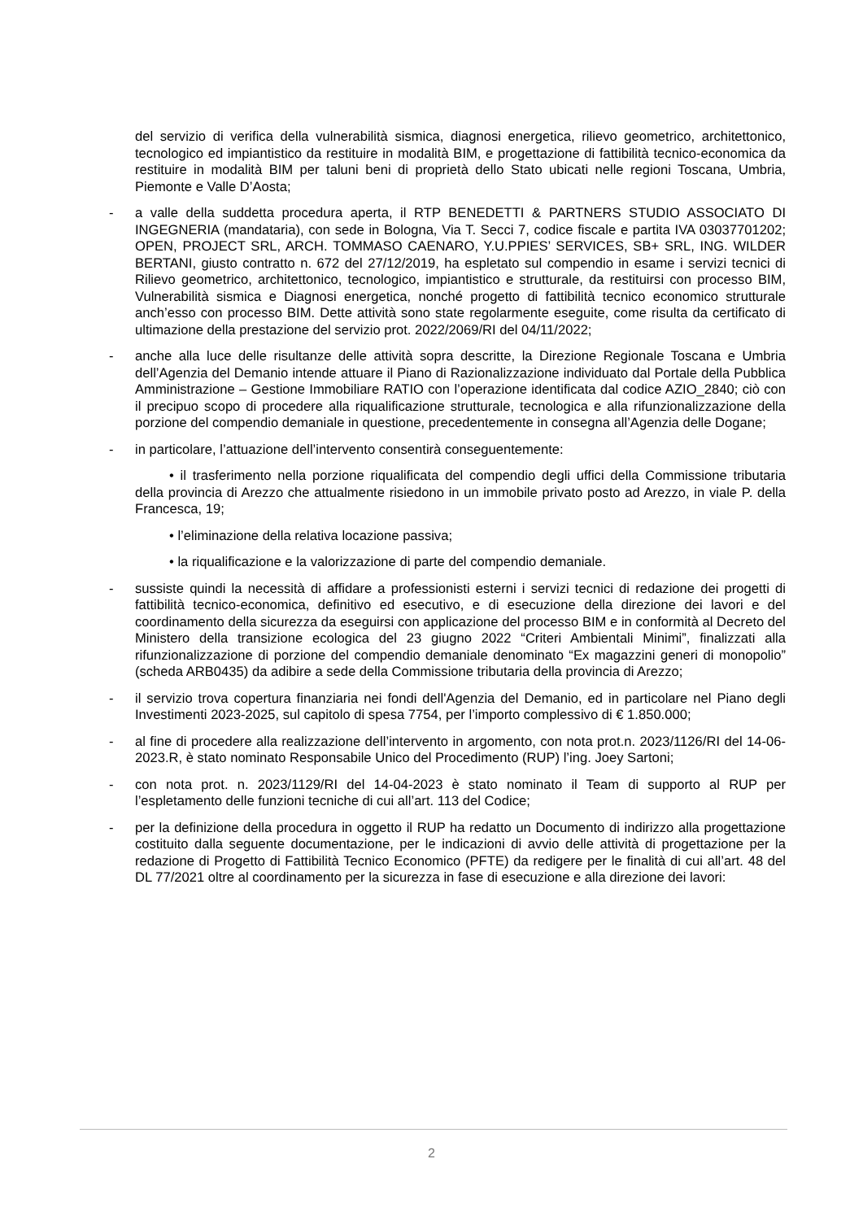del servizio di verifica della vulnerabilità sismica, diagnosi energetica, rilievo geometrico, architettonico, tecnologico ed impiantistico da restituire in modalità BIM, e progettazione di fattibilità tecnico-economica da restituire in modalità BIM per taluni beni di proprietà dello Stato ubicati nelle regioni Toscana, Umbria, Piemonte e Valle D’Aosta;
- a valle della suddetta procedura aperta, il RTP BENEDETTI & PARTNERS STUDIO ASSOCIATO DI INGEGNERIA (mandataria), con sede in Bologna, Via T. Secci 7, codice fiscale e partita IVA 03037701202; OPEN, PROJECT SRL, ARCH. TOMMASO CAENARO, Y.U.PPIES’ SERVICES, SB+ SRL, ING. WILDER BERTANI, giusto contratto n. 672 del 27/12/2019, ha espletato sul compendio in esame i servizi tecnici di Rilievo geometrico, architettonico, tecnologico, impiantistico e strutturale, da restituirsi con processo BIM, Vulnerabilità sismica e Diagnosi energetica, nonché progetto di fattibilità tecnico economico strutturale anch’esso con processo BIM. Dette attività sono state regolarmente eseguite, come risulta da certificato di ultimazione della prestazione del servizio prot. 2022/2069/RI del 04/11/2022;
- anche alla luce delle risultanze delle attività sopra descritte, la Direzione Regionale Toscana e Umbria dell’Agenzia del Demanio intende attuare il Piano di Razionalizzazione individuato dal Portale della Pubblica Amministrazione – Gestione Immobiliare RATIO con l’operazione identificata dal codice AZIO_2840; ciò con il precipuo scopo di procedere alla riqualificazione strutturale, tecnologica e alla rifunzionalizzazione della porzione del compendio demaniale in questione, precedentemente in consegna all’Agenzia delle Dogane;
- in particolare, l’attuazione dell’intervento consentirà conseguentemente:
• il trasferimento nella porzione riqualificata del compendio degli uffici della Commissione tributaria della provincia di Arezzo che attualmente risiedono in un immobile privato posto ad Arezzo, in viale P. della Francesca, 19;
• l’eliminazione della relativa locazione passiva;
• la riqualificazione e la valorizzazione di parte del compendio demaniale.
- sussiste quindi la necessità di affidare a professionisti esterni i servizi tecnici di redazione dei progetti di fattibilità tecnico-economica, definitivo ed esecutivo, e di esecuzione della direzione dei lavori e del coordinamento della sicurezza da eseguirsi con applicazione del processo BIM e in conformità al Decreto del Ministero della transizione ecologica del 23 giugno 2022 “Criteri Ambientali Minimi”, finalizzati alla rifunzionalizzazione di porzione del compendio demaniale denominato “Ex magazzini generi di monopolio” (scheda ARB0435) da adibire a sede della Commissione tributaria della provincia di Arezzo;
- il servizio trova copertura finanziaria nei fondi dell'Agenzia del Demanio, ed in particolare nel Piano degli Investimenti 2023-2025, sul capitolo di spesa 7754, per l’importo complessivo di € 1.850.000;
- al fine di procedere alla realizzazione dell’intervento in argomento, con nota prot.n. 2023/1126/RI del 14-06-2023.R, è stato nominato Responsabile Unico del Procedimento (RUP) l’ing. Joey Sartoni;
- con nota prot. n. 2023/1129/RI del 14-04-2023 è stato nominato il Team di supporto al RUP per l’espletamento delle funzioni tecniche di cui all’art. 113 del Codice;
- per la definizione della procedura in oggetto il RUP ha redatto un Documento di indirizzo alla progettazione costituito dalla seguente documentazione, per le indicazioni di avvio delle attività di progettazione per la redazione di Progetto di Fattibilità Tecnico Economico (PFTE) da redigere per le finalità di cui all’art. 48 del DL 77/2021 oltre al coordinamento per la sicurezza in fase di esecuzione e alla direzione dei lavori:
2